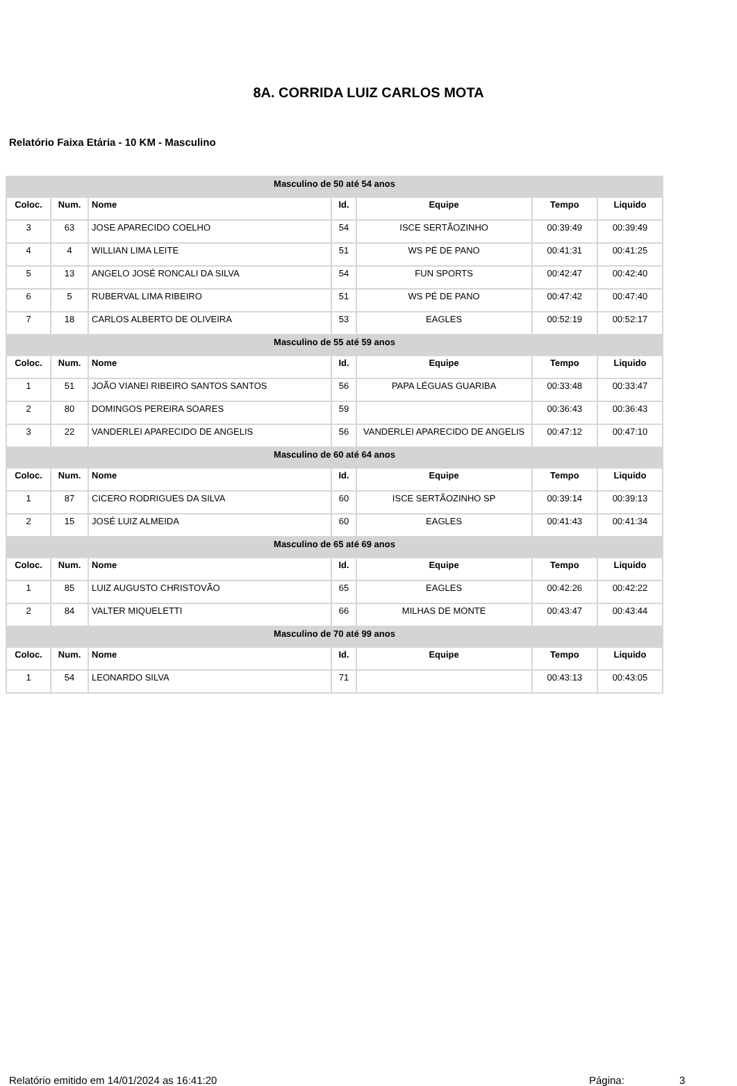8A. CORRIDA LUIZ CARLOS MOTA
Relatório Faixa Etária - 10 KM - Masculino
| Masculino de 50 até 54 anos | | | | | | |
| Coloc. | Num. | Nome | Id. | Equipe | Tempo | Liquido |
| 3 | 63 | JOSE APARECIDO COELHO | 54 | ISCE SERTÃOZINHO | 00:39:49 | 00:39:49 |
| 4 | 4 | WILLIAN LIMA LEITE | 51 | WS PÉ DE PANO | 00:41:31 | 00:41:25 |
| 5 | 13 | ANGELO JOSÉ RONCALI DA SILVA | 54 | FUN SPORTS | 00:42:47 | 00:42:40 |
| 6 | 5 | RUBERVAL LIMA RIBEIRO | 51 | WS PÉ DE PANO | 00:47:42 | 00:47:40 |
| 7 | 18 | CARLOS ALBERTO DE OLIVEIRA | 53 | EAGLES | 00:52:19 | 00:52:17 |
| Masculino de 55 até 59 anos | | | | | | |
| Coloc. | Num. | Nome | Id. | Equipe | Tempo | Liquido |
| 1 | 51 | JOÃO VIANEI RIBEIRO SANTOS SANTOS | 56 | PAPA LÉGUAS GUARIBA | 00:33:48 | 00:33:47 |
| 2 | 80 | DOMINGOS PEREIRA SOARES | 59 | | 00:36:43 | 00:36:43 |
| 3 | 22 | VANDERLEI APARECIDO DE ANGELIS | 56 | VANDERLEI APARECIDO DE ANGELIS | 00:47:12 | 00:47:10 |
| Masculino de 60 até 64 anos | | | | | | |
| Coloc. | Num. | Nome | Id. | Equipe | Tempo | Liquido |
| 1 | 87 | CICERO RODRIGUES DA SILVA | 60 | ISCE SERTÃOZINHO SP | 00:39:14 | 00:39:13 |
| 2 | 15 | JOSÉ LUIZ ALMEIDA | 60 | EAGLES | 00:41:43 | 00:41:34 |
| Masculino de 65 até 69 anos | | | | | | |
| Coloc. | Num. | Nome | Id. | Equipe | Tempo | Liquido |
| 1 | 85 | LUIZ AUGUSTO CHRISTOVÃO | 65 | EAGLES | 00:42:26 | 00:42:22 |
| 2 | 84 | VALTER MIQUELETTI | 66 | MILHAS DE MONTE | 00:43:47 | 00:43:44 |
| Masculino de 70 até 99 anos | | | | | | |
| Coloc. | Num. | Nome | Id. | Equipe | Tempo | Liquido |
| 1 | 54 | LEONARDO SILVA | 71 | | 00:43:13 | 00:43:05 |
Relatório emitido em 14/01/2024 as 16:41:20 Página: 3